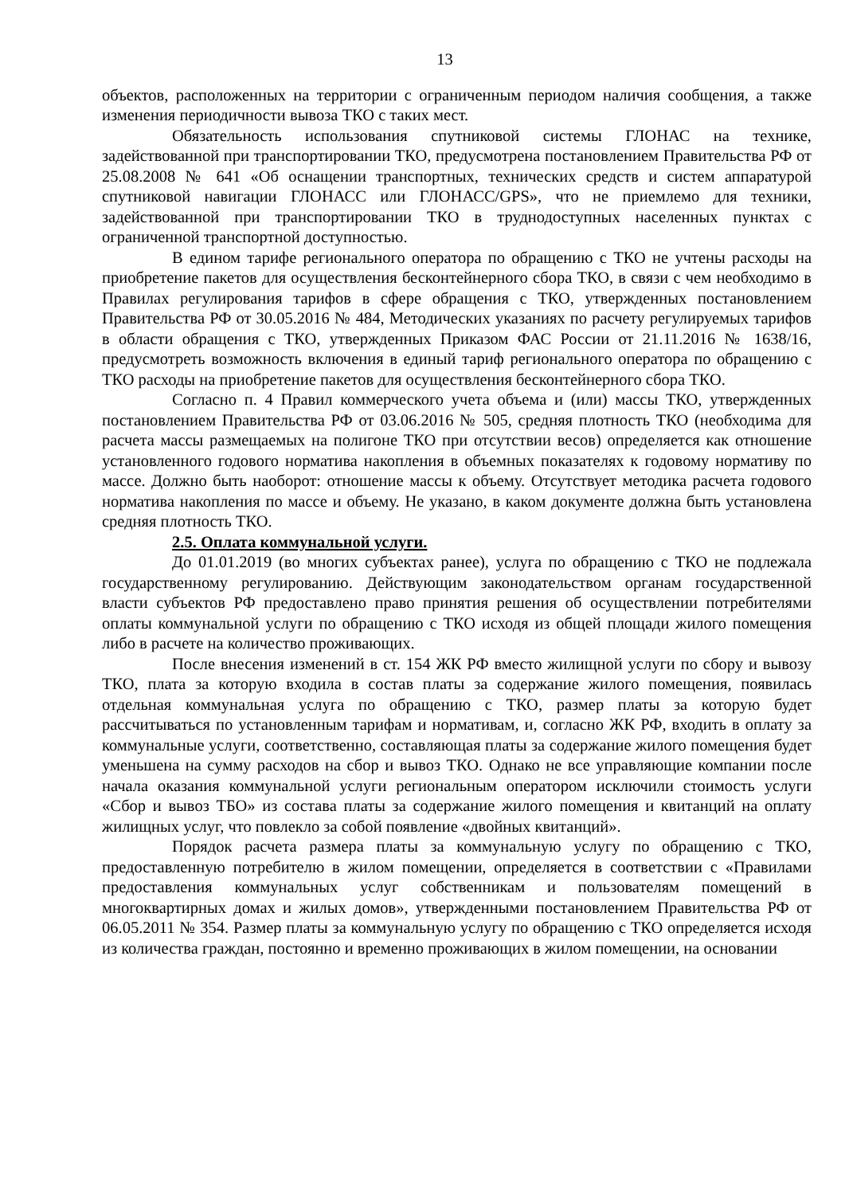13
объектов, расположенных на территории с ограниченным периодом наличия сообщения, а также изменения периодичности вывоза ТКО с таких мест.
Обязательность использования спутниковой системы ГЛОНАС на технике, задействованной при транспортировании ТКО, предусмотрена постановлением Правительства РФ от 25.08.2008 № 641 «Об оснащении транспортных, технических средств и систем аппаратурой спутниковой навигации ГЛОНАСС или ГЛОНАСС/GPS», что не приемлемо для техники, задействованной при транспортировании ТКО в труднодоступных населенных пунктах с ограниченной транспортной доступностью.
В едином тарифе регионального оператора по обращению с ТКО не учтены расходы на приобретение пакетов для осуществления бесконтейнерного сбора ТКО, в связи с чем необходимо в Правилах регулирования тарифов в сфере обращения с ТКО, утвержденных постановлением Правительства РФ от 30.05.2016 № 484, Методических указаниях по расчету регулируемых тарифов в области обращения с ТКО, утвержденных Приказом ФАС России от 21.11.2016 № 1638/16, предусмотреть возможность включения в единый тариф регионального оператора по обращению с ТКО расходы на приобретение пакетов для осуществления бесконтейнерного сбора ТКО.
Согласно п. 4 Правил коммерческого учета объема и (или) массы ТКО, утвержденных постановлением Правительства РФ от 03.06.2016 № 505, средняя плотность ТКО (необходима для расчета массы размещаемых на полигоне ТКО при отсутствии весов) определяется как отношение установленного годового норматива накопления в объемных показателях к годовому нормативу по массе. Должно быть наоборот: отношение массы к объему. Отсутствует методика расчета годового норматива накопления по массе и объему. Не указано, в каком документе должна быть установлена средняя плотность ТКО.
2.5. Оплата коммунальной услуги.
До 01.01.2019 (во многих субъектах ранее), услуга по обращению с ТКО не подлежала государственному регулированию. Действующим законодательством органам государственной власти субъектов РФ предоставлено право принятия решения об осуществлении потребителями оплаты коммунальной услуги по обращению с ТКО исходя из общей площади жилого помещения либо в расчете на количество проживающих.
После внесения изменений в ст. 154 ЖК РФ вместо жилищной услуги по сбору и вывозу ТКО, плата за которую входила в состав платы за содержание жилого помещения, появилась отдельная коммунальная услуга по обращению с ТКО, размер платы за которую будет рассчитываться по установленным тарифам и нормативам, и, согласно ЖК РФ, входить в оплату за коммунальные услуги, соответственно, составляющая платы за содержание жилого помещения будет уменьшена на сумму расходов на сбор и вывоз ТКО. Однако не все управляющие компании после начала оказания коммунальной услуги региональным оператором исключили стоимость услуги «Сбор и вывоз ТБО» из состава платы за содержание жилого помещения и квитанций на оплату жилищных услуг, что повлекло за собой появление «двойных квитанций».
Порядок расчета размера платы за коммунальную услугу по обращению с ТКО, предоставленную потребителю в жилом помещении, определяется в соответствии с «Правилами предоставления коммунальных услуг собственникам и пользователям помещений в многоквартирных домах и жилых домов», утвержденными постановлением Правительства РФ от 06.05.2011 № 354. Размер платы за коммунальную услугу по обращению с ТКО определяется исходя из количества граждан, постоянно и временно проживающих в жилом помещении, на основании